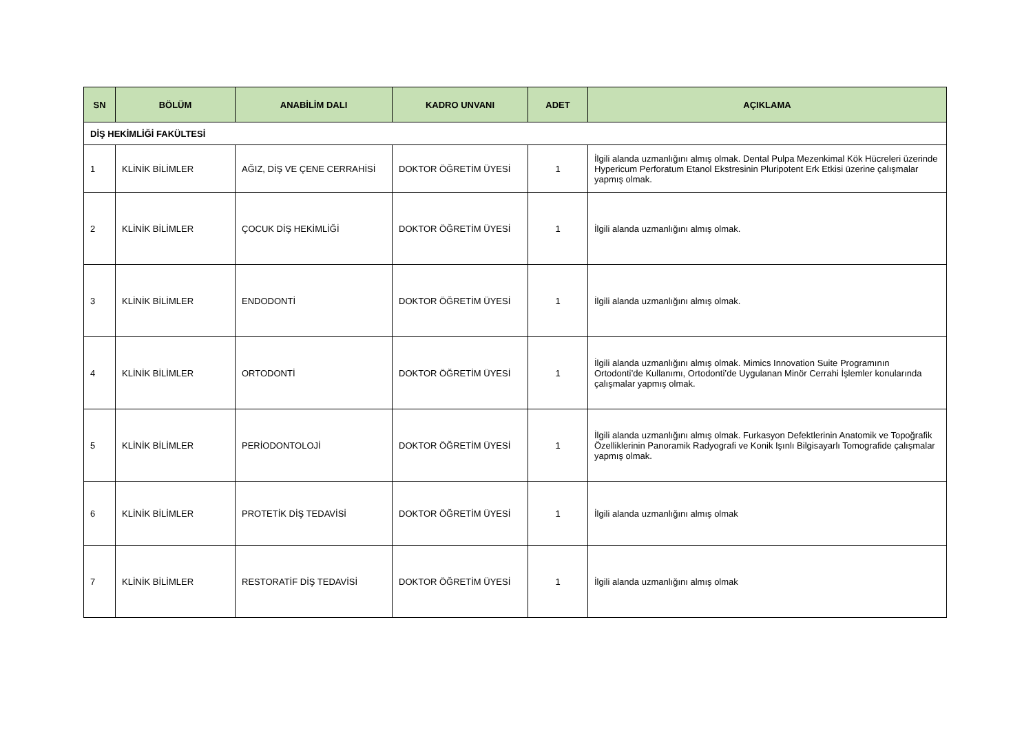| SN | BÖLÜM | ANABİLİM DALI | KADRO UNVANI | ADET | AÇIKLAMA |
| --- | --- | --- | --- | --- | --- |
| DİŞ HEKİMLİĞİ FAKÜLTESİ | | | | | |
| 1 | KLİNİK BİLİMLER | AĞIZ, DİŞ VE ÇENE CERRAHİSİ | DOKTOR ÖĞRETİM ÜYESİ | 1 | İlgili alanda uzmanlığını almış olmak. Dental Pulpa Mezenkimal Kök Hücreleri üzerinde Hypericum Perforatum Etanol Ekstresinin Pluripotent Erk Etkisi üzerine çalışmalar yapmış olmak. |
| 2 | KLİNİK BİLİMLER | ÇOCUK DİŞ HEKİMLİĞİ | DOKTOR ÖĞRETİM ÜYESİ | 1 | İlgili alanda uzmanlığını almış olmak. |
| 3 | KLİNİK BİLİMLER | ENDODONTİ | DOKTOR ÖĞRETİM ÜYESİ | 1 | İlgili alanda uzmanlığını almış olmak. |
| 4 | KLİNİK BİLİMLER | ORTODONTİ | DOKTOR ÖĞRETİM ÜYESİ | 1 | İlgili alanda uzmanlığını almış olmak. Mimics Innovation Suite Programının Ortodonti’de Kullanımı, Ortodonti’de Uygulanan Minör Cerrahi İşlemler konularında çalışmalar yapmış olmak. |
| 5 | KLİNİK BİLİMLER | PERİODONTOLOJİ | DOKTOR ÖĞRETİM ÜYESİ | 1 | İlgili alanda uzmanlığını almış olmak. Furkasyon Defektlerinin Anatomik ve Topoğrafik Özelliklerinin Panoramik Radyografi ve Konik Işınlı Bilgisayarlı Tomografide çalışmalar yapmış olmak. |
| 6 | KLİNİK BİLİMLER | PROTETİK DİŞ TEDAVİSİ | DOKTOR ÖĞRETİM ÜYESİ | 1 | İlgili alanda uzmanlığını almış olmak |
| 7 | KLİNİK BİLİMLER | RESTORATİF DİŞ TEDAVİSİ | DOKTOR ÖĞRETİM ÜYESİ | 1 | İlgili alanda uzmanlığını almış olmak |